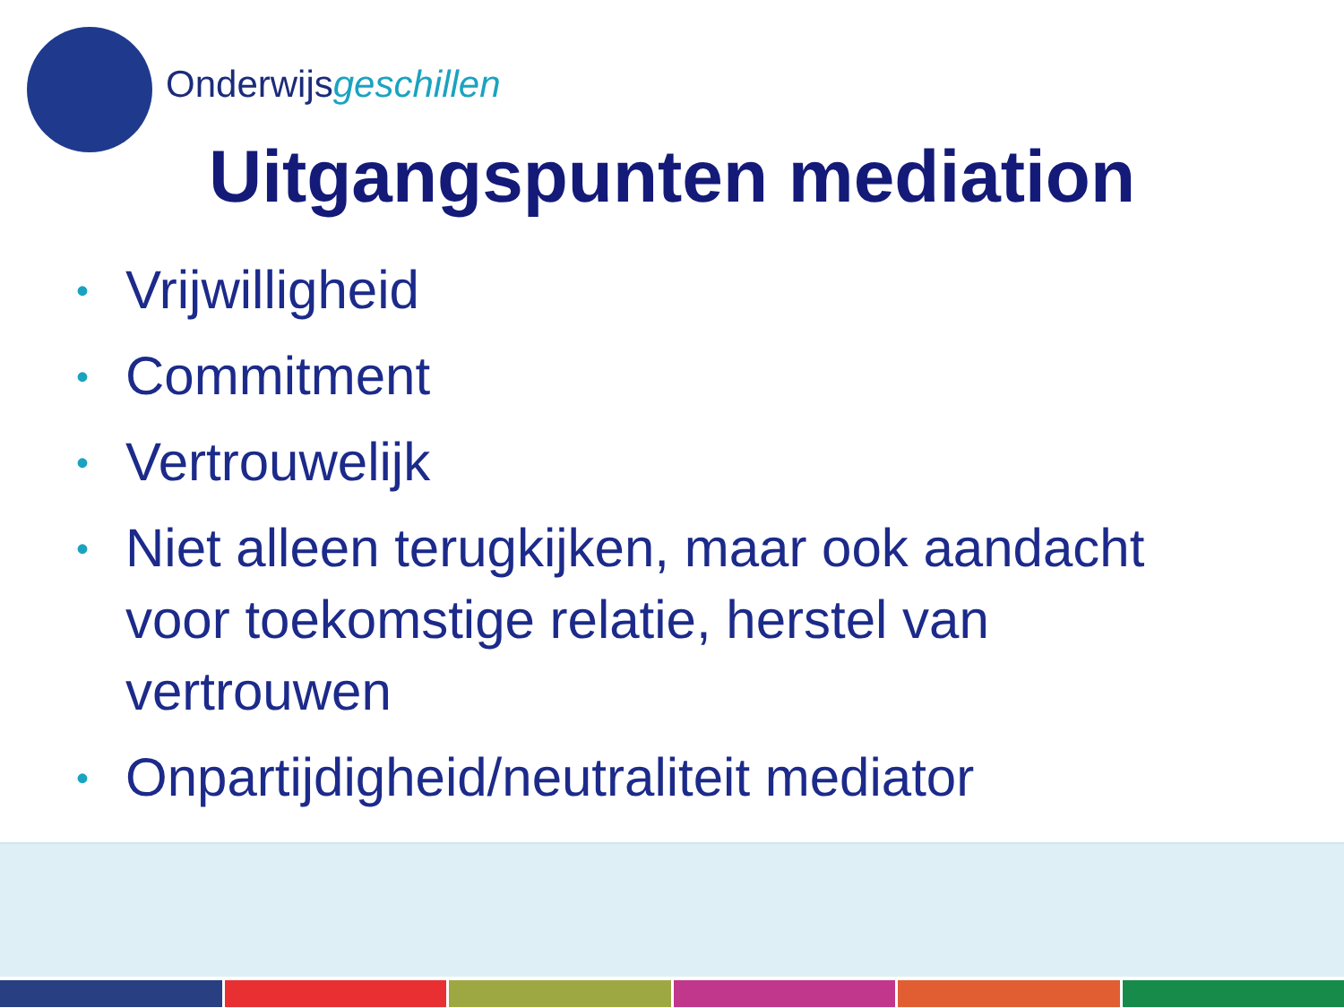Onderwijsgeschillen
Uitgangspunten mediation
• Vrijwilligheid
• Commitment
• Vertrouwelijk
• Niet alleen terugkijken, maar ook aandacht voor toekomstige relatie, herstel van vertrouwen
• Onpartijdigheid/neutraliteit mediator